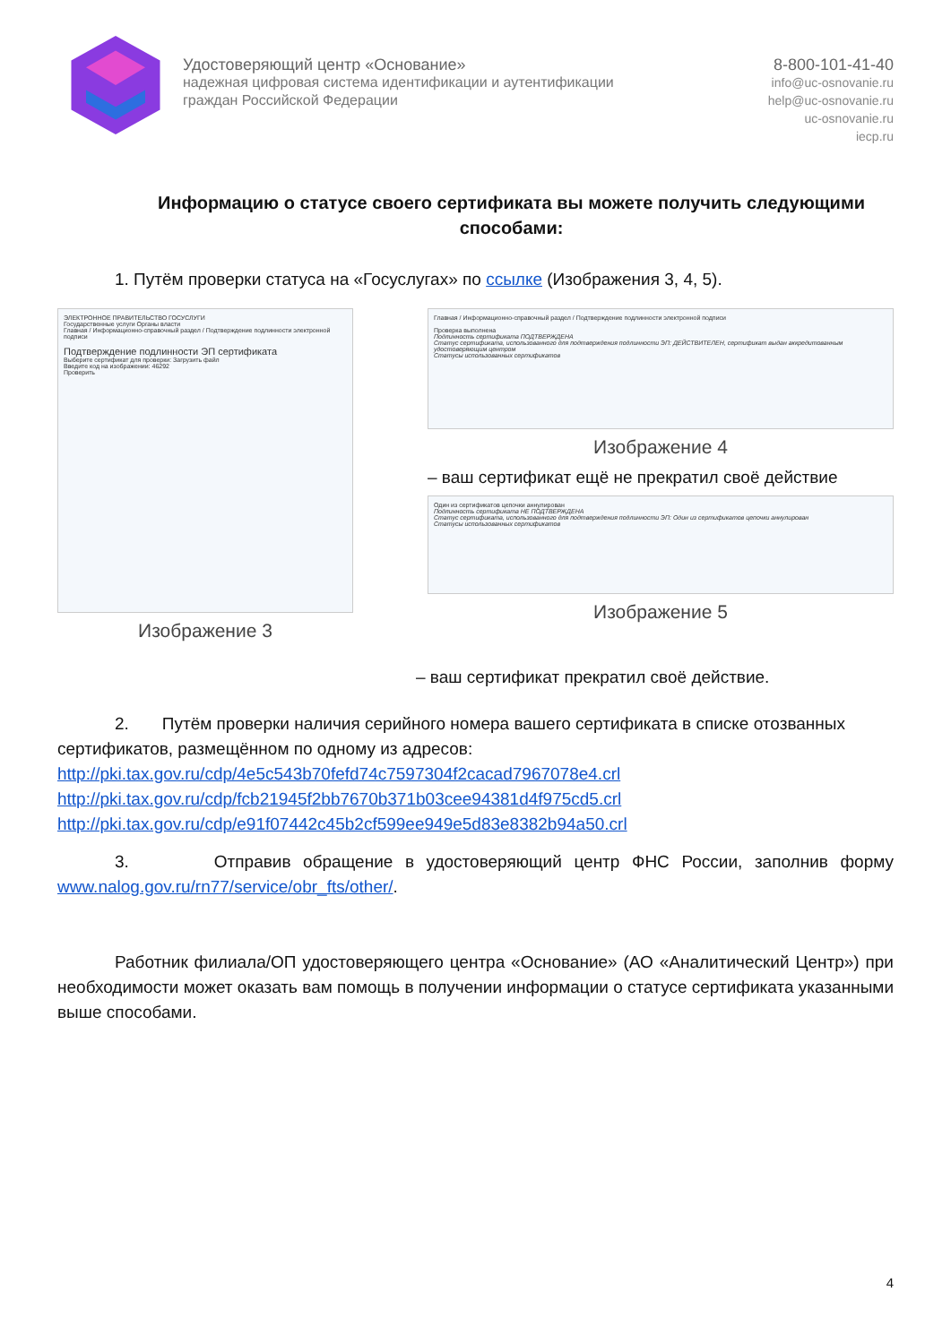Удостоверяющий центр «Основание»
надежная цифровая система идентификации и аутентификации
граждан Российской Федерации
8-800-101-41-40
info@uc-osnovanie.ru
help@uc-osnovanie.ru
uc-osnovanie.ru
iecp.ru
Информацию о статусе своего сертификата вы можете получить следующими способами:
1. Путём проверки статуса на «Госуслугах» по ссылке (Изображения 3, 4, 5).
ЭЛЕКТРОННОЕ ПРАВИТЕЛЬСТВО ГОСУСЛУГИ
Государственные услуги Органы власти
Главная / Информационно-справочный раздел / Подтверждение подлинности электронной подписи
Подтверждение подлинности ЭП сертификата
Выберите сертификат для проверки: Загрузить файл
Введите код на изображении: 46292
Проверить
Изображение 3
Главная / Информационно-справочный раздел / Подтверждение подлинности электронной подписи
Проверка выполнена
Подлинность сертификата ПОДТВЕРЖДЕНА
Статус сертификата, использованного для подтверждения подлинности ЭП: ДЕЙСТВИТЕЛЕН, сертификат выдан аккредитованным удостоверяющим центром
Статусы использованных сертификатов
Изображение 4
– ваш сертификат ещё не прекратил своё действие
Один из сертификатов цепочки аннулирован
Подлинность сертификата НЕ ПОДТВЕРЖДЕНА
Статус сертификата, использованного для подтверждения подлинности ЭП: Один из сертификатов цепочки аннулирован
Статусы использованных сертификатов
Изображение 5
– ваш сертификат прекратил своё действие.
2. Путём проверки наличия серийного номера вашего сертификата в списке отозванных сертификатов, размещённом по одному из адресов:
http://pki.tax.gov.ru/cdp/4e5c543b70fefd74c7597304f2cacad7967078e4.crl
http://pki.tax.gov.ru/cdp/fcb21945f2bb7670b371b03cee94381d4f975cd5.crl
http://pki.tax.gov.ru/cdp/e91f07442c45b2cf599ee949e5d83e8382b94a50.crl
3. Отправив обращение в удостоверяющий центр ФНС России, заполнив форму www.nalog.gov.ru/rn77/service/obr_fts/other/.
Работник филиала/ОП удостоверяющего центра «Основание» (АО «Аналитический Центр») при необходимости может оказать вам помощь в получении информации о статусе сертификата указанными выше способами.
4